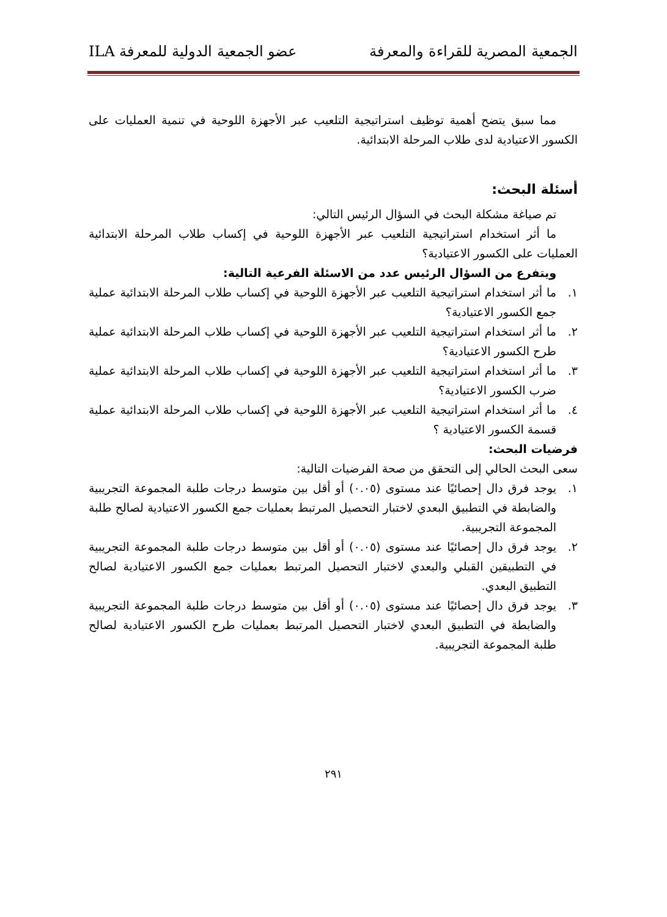الجمعية المصرية للقراءة والمعرفة عضو الجمعية الدولية للمعرفة ILA
مما سبق يتضح أهمية توظيف استراتيجية التلعيب عبر الأجهزة اللوحية في تنمية العمليات على الكسور الاعتيادية لدى طلاب المرحلة الابتدائية.
أسئلة البحث:
تم صياغة مشكلة البحث في السؤال الرئيس التالي:
ما أثر استخدام استراتيجية التلعيب عبر الأجهزة اللوحية في إكساب طلاب المرحلة الابتدائية العمليات على الكسور الاعتيادية؟
ويتفرع من السؤال الرئيس عدد من الاسئلة الفرعية التالية:
١. ما أثر استخدام استراتيجية التلعيب عبر الأجهزة اللوحية في إكساب طلاب المرحلة الابتدائية عملية جمع الكسور الاعتيادية؟
٢. ما أثر استخدام استراتيجية التلعيب عبر الأجهزة اللوحية في إكساب طلاب المرحلة الابتدائية عملية طرح الكسور الاعتيادية؟
٣. ما أثر استخدام استراتيجية التلعيب عبر الأجهزة اللوحية في إكساب طلاب المرحلة الابتدائية عملية ضرب الكسور الاعتيادية؟
٤. ما أثر استخدام استراتيجية التلعيب عبر الأجهزة اللوحية في إكساب طلاب المرحلة الابتدائية عملية قسمة الكسور الاعتيادية ؟
فرضيات البحث:
سعى البحث الحالي إلى التحقق من صحة الفرضيات التالية:
١. يوجد فرق دال إحصائيًا عند مستوى (٠.٠٥) أو أقل بين متوسط درجات طلبة المجموعة التجريبية والضابطة في التطبيق البعدي لاختبار التحصيل المرتبط بعمليات جمع الكسور الاعتيادية لصالح طلبة المجموعة التجريبية.
٢. يوجد فرق دال إحصائيًا عند مستوى (٠.٠٥) أو أقل بين متوسط درجات طلبة المجموعة التجريبية في التطبيقين القبلي والبعدي لاختبار التحصيل المرتبط بعمليات جمع الكسور الاعتيادية لصالح التطبيق البعدي.
٣. يوجد فرق دال إحصائيًا عند مستوى (٠.٠٥) أو أقل بين متوسط درجات طلبة المجموعة التجريبية والضابطة في التطبيق البعدي لاختبار التحصيل المرتبط بعمليات طرح الكسور الاعتيادية لصالح طلبة المجموعة التجريبية.
٢٩١